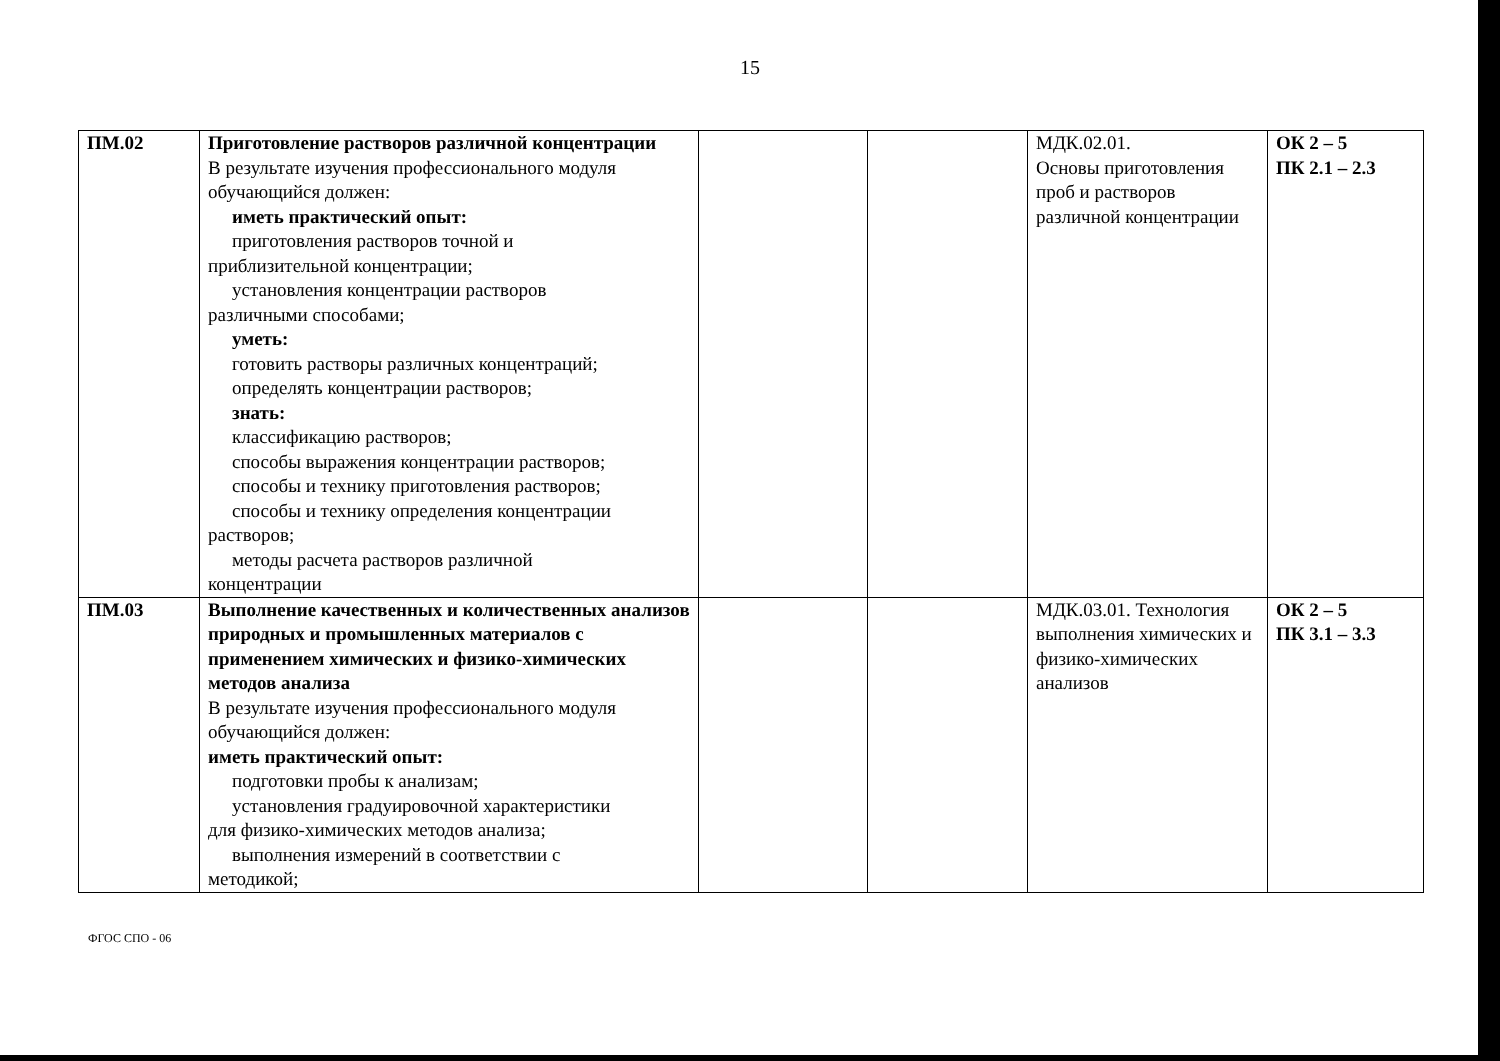15
| ПМ.02 | Приготовление растворов различной концентрации В результате изучения профессионального модуля обучающийся должен: иметь практический опыт: приготовления растворов точной и приблизительной концентрации; установления концентрации растворов различными способами; уметь: готовить растворы различных концентраций; определять концентрации растворов; знать: классификацию растворов; способы выражения концентрации растворов; способы и технику приготовления растворов; способы и технику определения концентрации растворов; методы расчета растворов различной концентрации | | | МДК.02.01. Основы приготовления проб и растворов различной концентрации | ОК 2 – 5 ПК 2.1 – 2.3 |
| ПМ.03 | Выполнение качественных и количественных анализов природных и промышленных материалов с применением химических и физико-химических методов анализа В результате изучения профессионального модуля обучающийся должен: иметь практический опыт: подготовки пробы к анализам; установления градуировочной характеристики для физико-химических методов анализа; выполнения измерений в соответствии с методикой; | | | МДК.03.01. Технология выполнения химических и физико-химических анализов | ОК 2 – 5 ПК 3.1 – 3.3 |
ФГОС СПО - 06